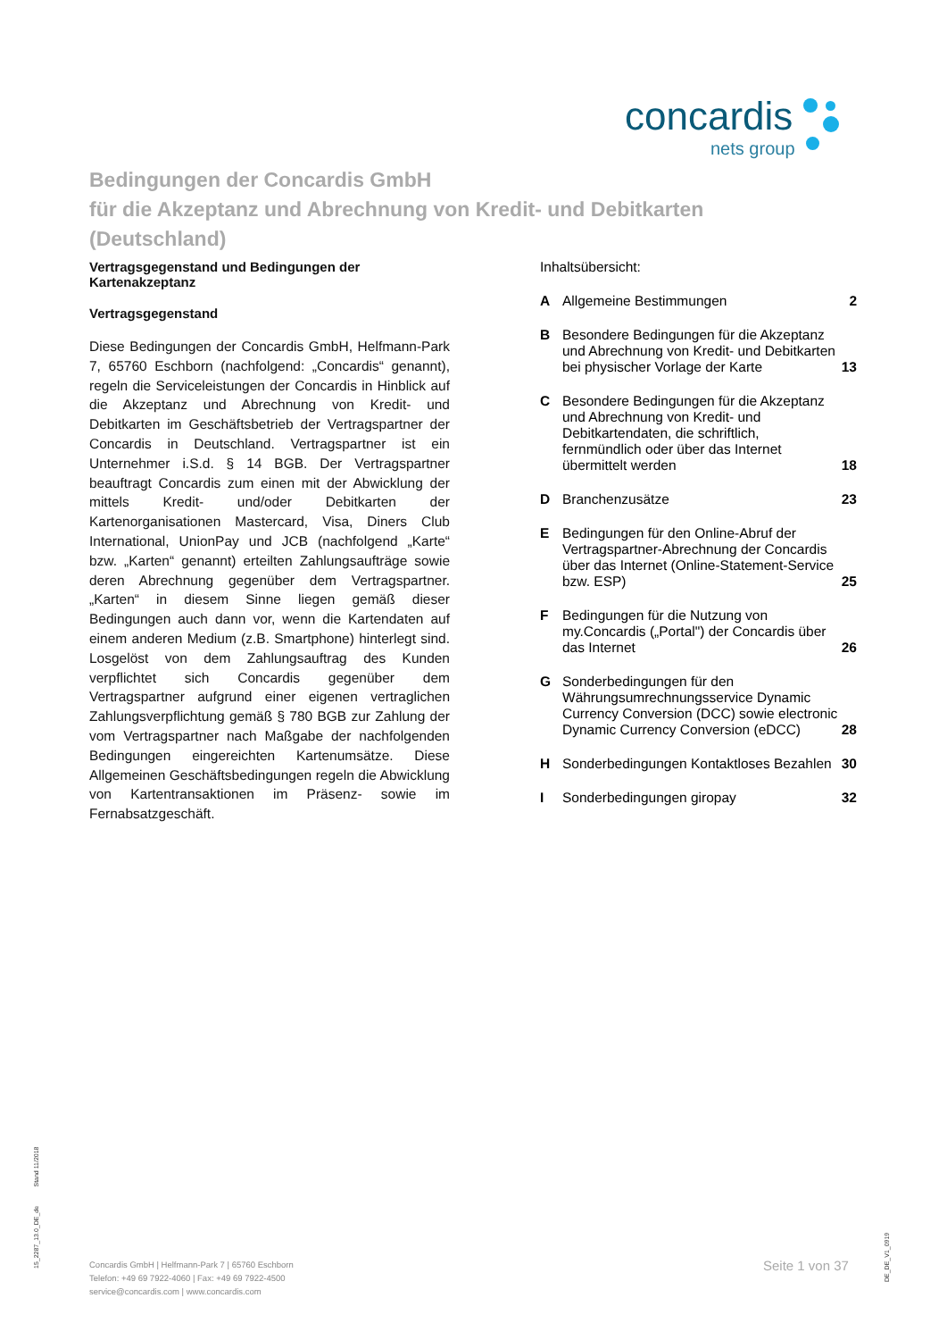concardis
nets group
Bedingungen der Concardis GmbH
für die Akzeptanz und Abrechnung von Kredit- und Debitkarten
(Deutschland)
Vertragsgegenstand und Bedingungen der Kartenakzeptanz
Vertragsgegenstand
Diese Bedingungen der Concardis GmbH, Helfmann-Park 7, 65760 Eschborn (nachfolgend: „Concardis“ genannt), regeln die Serviceleistungen der Concardis in Hinblick auf die Akzeptanz und Abrechnung von Kredit- und Debitkarten im Geschäftsbetrieb der Vertragspartner der Concardis in Deutschland. Vertragspartner ist ein Unternehmer i.S.d. § 14 BGB. Der Vertragspartner beauftragt Concardis zum einen mit der Abwicklung der mittels Kredit- und/oder Debitkarten der Kartenorganisationen Mastercard, Visa, Diners Club International, UnionPay und JCB (nachfolgend „Karte“ bzw. „Karten“ genannt) erteilten Zahlungsaufträge sowie deren Abrechnung gegenüber dem Vertragspartner. „Karten“ in diesem Sinne liegen gemäß dieser Bedingungen auch dann vor, wenn die Kartendaten auf einem anderen Medium (z.B. Smartphone) hinterlegt sind. Losgelöst von dem Zahlungsauftrag des Kunden verpflichtet sich Concardis gegenüber dem Vertragspartner aufgrund einer eigenen vertraglichen Zahlungsverpflichtung gemäß § 780 BGB zur Zahlung der vom Vertragspartner nach Maßgabe der nachfolgenden Bedingungen eingereichten Kartenumsätze. Diese Allgemeinen Geschäftsbedingungen regeln die Abwicklung von Kartentransaktionen im Präsenz- sowie im Fernabsatzgeschäft.
Inhaltsübersicht:
A Allgemeine Bestimmungen 2
B Besondere Bedingungen für die Akzeptanz und Abrechnung von Kredit- und Debitkarten bei physischer Vorlage der Karte 13
C Besondere Bedingungen für die Akzeptanz und Abrechnung von Kredit- und Debitkartendaten, die schriftlich, fernmündlich oder über das Internet übermittelt werden 18
D Branchenzusätze 23
E Bedingungen für den Online-Abruf der Vertragspartner-Abrechnung der Concardis über das Internet (Online-Statement-Service bzw. ESP) 25
F Bedingungen für die Nutzung von my.Concardis („Portal") der Concardis über das Internet 26
G Sonderbedingungen für den Währungsumrechnungsservice Dynamic Currency Conversion (DCC) sowie electronic Dynamic Currency Conversion (eDCC) 28
H Sonderbedingungen Kontaktloses Bezahlen 30
I Sonderbedingungen giropay 32
15_2287_13.0_DE_de Stand 11/2018
Concardis GmbH | Helfmann-Park 7 | 65760 Eschborn
Telefon: +49 69 7922-4060 | Fax: +49 69 7922-4500
service@concardis.com | www.concardis.com
Seite 1 von 37
DE_DE_V1_0919